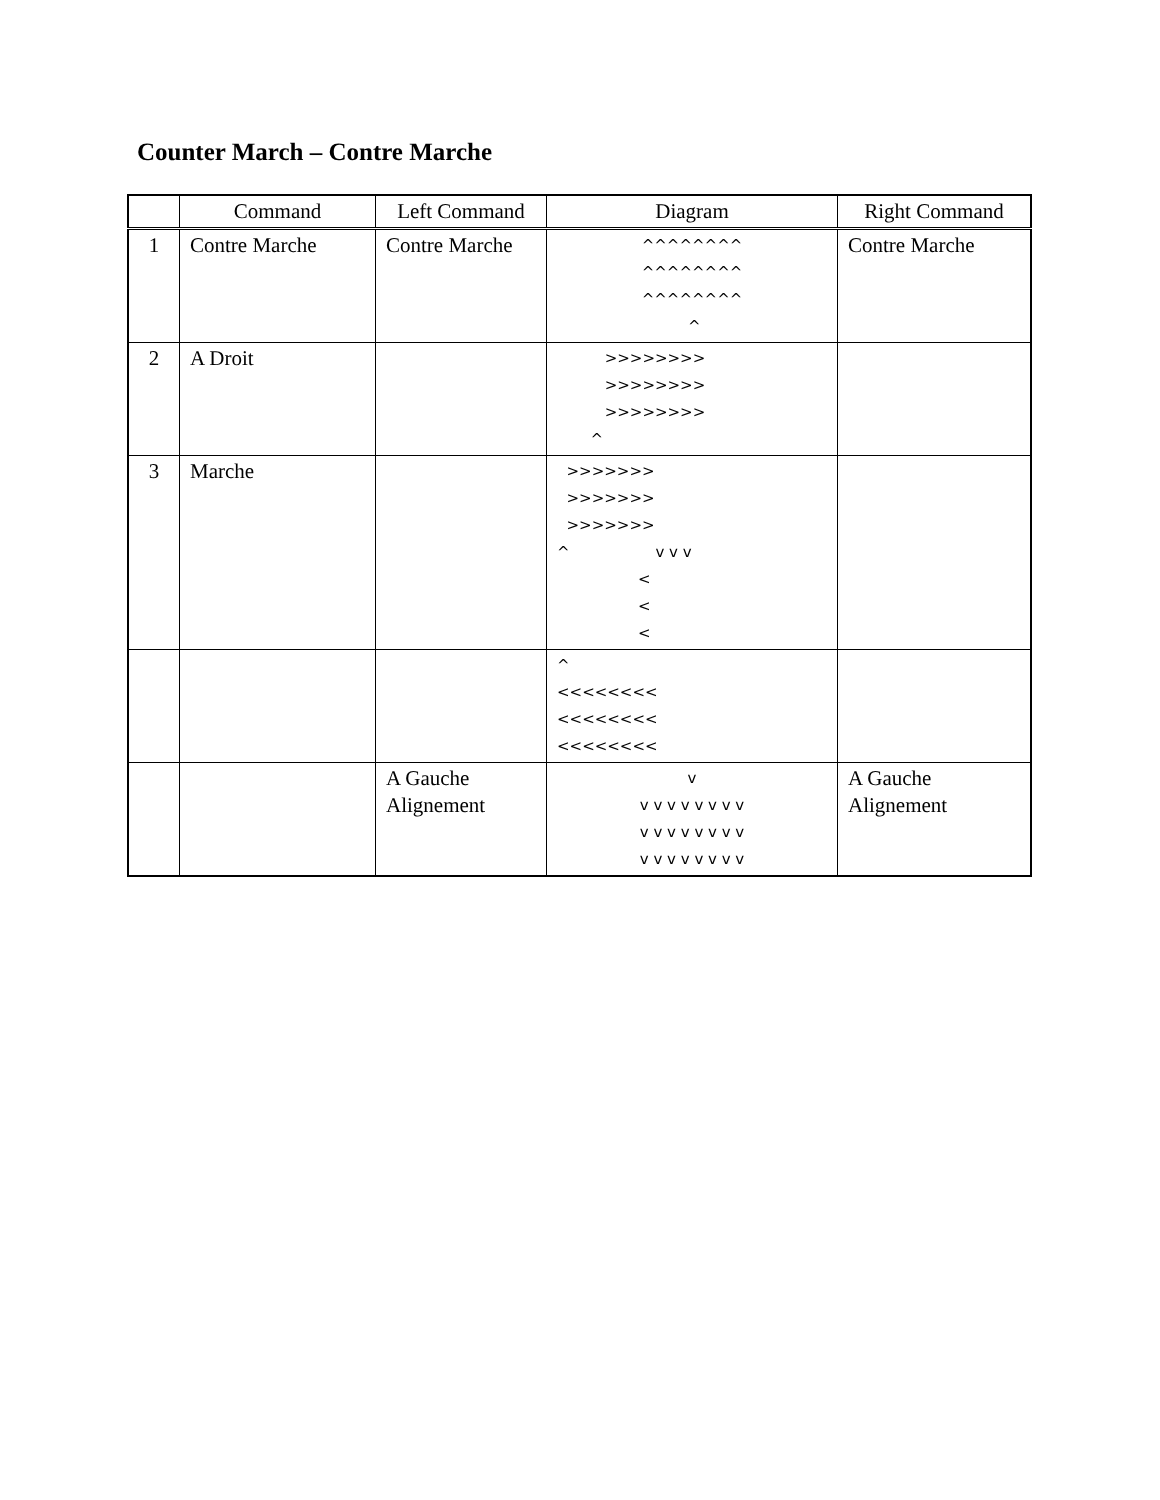Counter March – Contre Marche
| | Command | Left Command | Diagram | Right Command |
| --- | --- | --- | --- | --- |
| 1 | Contre Marche | Contre Marche | ^^^^^^^^ ^^^^^^^^ ^^^^^^^^ ^ | Contre Marche |
| 2 | A Droit | | >>>>>>>> >>>>>>>> >>>>>>>> ^ | |
| 3 | Marche | | >>>>>>> >>>>>>> >>>>>>> ^ v v v < < < | |
| | | | ^ <<<<<<<< <<<<<<<< <<<<<<<< | |
| | | A Gauche Alignement | v v v v v v v v v v v v v v v v v v v v v v v v v | A Gauche Alignement |